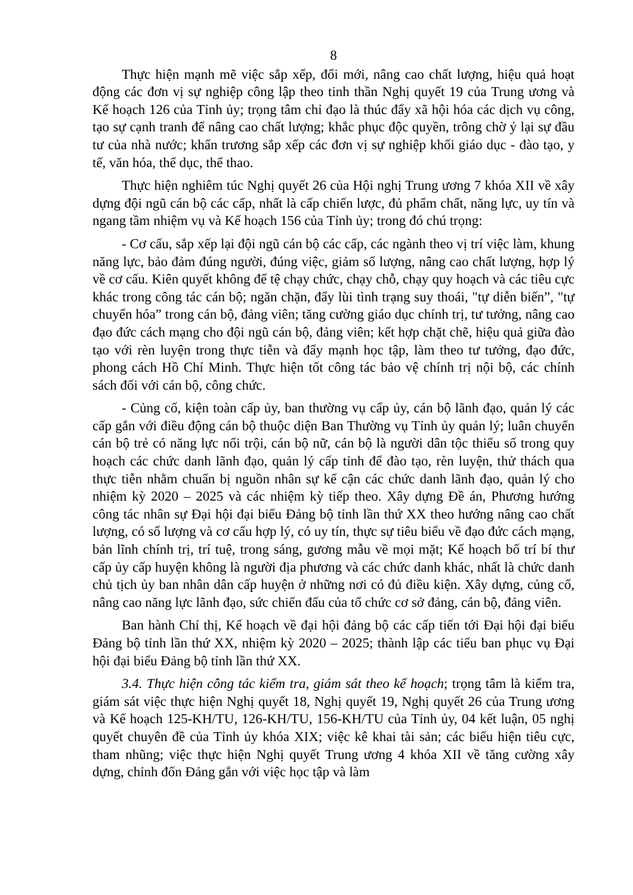8
Thực hiện mạnh mẽ việc sắp xếp, đổi mới, nâng cao chất lượng, hiệu quả hoạt động các đơn vị sự nghiệp công lập theo tinh thần Nghị quyết 19 của Trung ương và Kế hoạch 126 của Tỉnh ủy; trọng tâm chỉ đạo là thúc đẩy xã hội hóa các dịch vụ công, tạo sự cạnh tranh để nâng cao chất lượng; khắc phục độc quyền, trông chờ ỷ lại sự đầu tư của nhà nước; khẩn trương sắp xếp các đơn vị sự nghiệp khối giáo dục - đào tạo, y tế, văn hóa, thể dục, thể thao.
Thực hiện nghiêm túc Nghị quyết 26 của Hội nghị Trung ương 7 khóa XII về xây dựng đội ngũ cán bộ các cấp, nhất là cấp chiến lược, đủ phẩm chất, năng lực, uy tín và ngang tầm nhiệm vụ và Kế hoạch 156 của Tỉnh ủy; trong đó chú trọng:
- Cơ cấu, sắp xếp lại đội ngũ cán bộ các cấp, các ngành theo vị trí việc làm, khung năng lực, bảo đảm đúng người, đúng việc, giảm số lượng, nâng cao chất lượng, hợp lý về cơ cấu. Kiên quyết không để tệ chạy chức, chạy chỗ, chạy quy hoạch và các tiêu cực khác trong công tác cán bộ; ngăn chặn, đẩy lùi tình trạng suy thoái, "tự diễn biến”, "tự chuyển hóa” trong cán bộ, đảng viên; tăng cường giáo dục chính trị, tư tưởng, nâng cao đạo đức cách mạng cho đội ngũ cán bộ, đảng viên; kết hợp chặt chẽ, hiệu quả giữa đào tạo với rèn luyện trong thực tiễn và đẩy mạnh học tập, làm theo tư tưởng, đạo đức, phong cách Hồ Chí Minh. Thực hiện tốt công tác bảo vệ chính trị nội bộ, các chính sách đối với cán bộ, công chức.
- Củng cố, kiện toàn cấp ủy, ban thường vụ cấp ủy, cán bộ lãnh đạo, quản lý các cấp gắn với điều động cán bộ thuộc diện Ban Thường vụ Tỉnh ủy quản lý; luân chuyển cán bộ trẻ có năng lực nổi trội, cán bộ nữ, cán bộ là người dân tộc thiểu số trong quy hoạch các chức danh lãnh đạo, quản lý cấp tỉnh để đào tạo, rèn luyện, thử thách qua thực tiễn nhằm chuẩn bị nguồn nhân sự kế cận các chức danh lãnh đạo, quản lý cho nhiệm kỳ 2020 – 2025 và các nhiệm kỳ tiếp theo. Xây dựng Đề án, Phương hướng công tác nhân sự Đại hội đại biểu Đảng bộ tỉnh lần thứ XX theo hướng nâng cao chất lượng, có số lượng và cơ cấu hợp lý, có uy tín, thực sự tiêu biểu về đạo đức cách mạng, bản lĩnh chính trị, trí tuệ, trong sáng, gương mẫu về mọi mặt; Kế hoạch bố trí bí thư cấp ủy cấp huyện không là người địa phương và các chức danh khác, nhất là chức danh chủ tịch ủy ban nhân dân cấp huyện ở những nơi có đủ điều kiện. Xây dựng, củng cố, nâng cao năng lực lãnh đạo, sức chiến đấu của tổ chức cơ sở đảng, cán bộ, đảng viên.
Ban hành Chỉ thị, Kế hoạch về đại hội đảng bộ các cấp tiến tới Đại hội đại biểu Đảng bộ tỉnh lần thứ XX, nhiệm kỳ 2020 – 2025; thành lập các tiểu ban phục vụ Đại hội đại biểu Đảng bộ tỉnh lần thứ XX.
3.4. Thực hiện công tác kiểm tra, giám sát theo kế hoạch; trọng tâm là kiểm tra, giám sát việc thực hiện Nghị quyết 18, Nghị quyết 19, Nghị quyết 26 của Trung ương và Kế hoạch 125-KH/TU, 126-KH/TU, 156-KH/TU của Tỉnh ủy, 04 kết luận, 05 nghị quyết chuyên đề của Tỉnh ủy khóa XIX; việc kê khai tài sản; các biểu hiện tiêu cực, tham nhũng; việc thực hiện Nghị quyết Trung ương 4 khóa XII về tăng cường xây dựng, chỉnh đốn Đảng gắn với việc học tập và làm